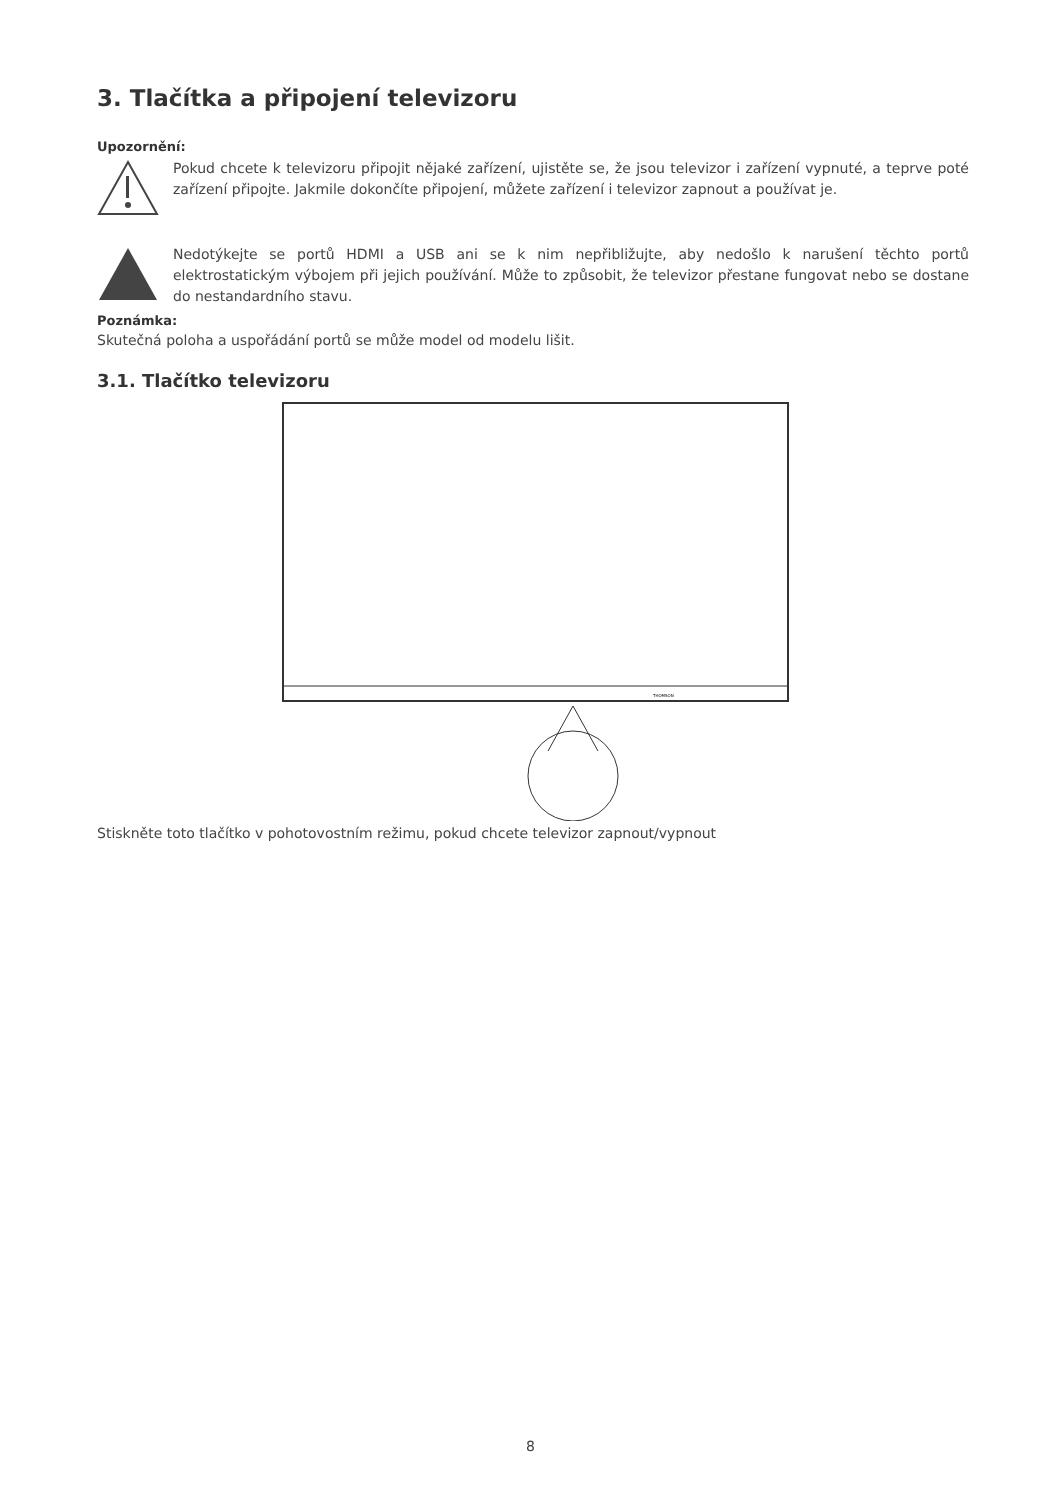3. Tlačítka a připojení televizoru
Upozornění:
Pokud chcete k televizoru připojit nějaké zařízení, ujistěte se, že jsou televizor i zařízení vypnuté, a teprve poté zařízení připojte. Jakmile dokončíte připojení, můžete zařízení i televizor zapnout a používat je.
Nedotýkejte se portů HDMI a USB ani se k nim nepřibližujte, aby nedošlo k narušení těchto portů elektrostatickým výbojem při jejich používání. Může to způsobit, že televizor přestane fungovat nebo se dostane do nestandardního stavu.
Poznámka:
Skutečná poloha a uspořádání portů se může model od modelu lišit.
3.1. Tlačítko televizoru
THOMSON
Stiskněte toto tlačítko v pohotovostním režimu, pokud chcete televizor zapnout/vypnout
8